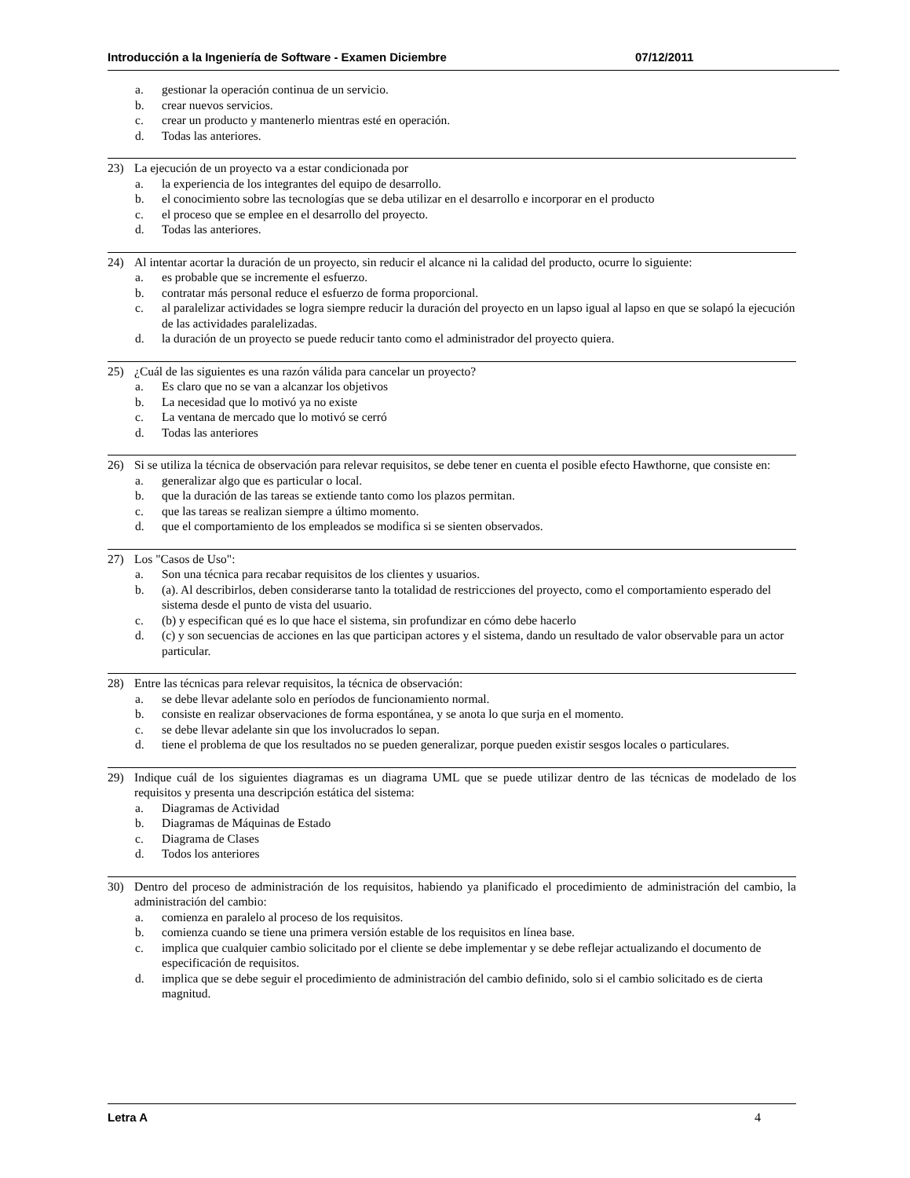Introducción a la Ingeniería de Software - Examen Diciembre 07/12/2011
a. gestionar la operación continua de un servicio.
b. crear nuevos servicios.
c. crear un producto y mantenerlo mientras esté en operación.
d. Todas las anteriores.
23) La ejecución de un proyecto va a estar condicionada por
a. la experiencia de los integrantes del equipo de desarrollo.
b. el conocimiento sobre las tecnologías que se deba utilizar en el desarrollo e incorporar en el producto
c. el proceso que se emplee en el desarrollo del proyecto.
d. Todas las anteriores.
24) Al intentar acortar la duración de un proyecto, sin reducir el alcance ni la calidad del producto, ocurre lo siguiente:
a. es probable que se incremente el esfuerzo.
b. contratar más personal reduce el esfuerzo de forma proporcional.
c. al paralelizar actividades se logra siempre reducir la duración del proyecto en un lapso igual al lapso en que se solapó la ejecución de las actividades paralelizadas.
d. la duración de un proyecto se puede reducir tanto como el administrador del proyecto quiera.
25) ¿Cuál de las siguientes es una razón válida para cancelar un proyecto?
a. Es claro que no se van a alcanzar los objetivos
b. La necesidad que lo motivó ya no existe
c. La ventana de mercado que lo motivó se cerró
d. Todas las anteriores
26) Si se utiliza la técnica de observación para relevar requisitos, se debe tener en cuenta el posible efecto Hawthorne, que consiste en:
a. generalizar algo que es particular o local.
b. que la duración de las tareas se extiende tanto como los plazos permitan.
c. que las tareas se realizan siempre a último momento.
d. que el comportamiento de los empleados se modifica si se sienten observados.
27) Los "Casos de Uso":
a. Son una técnica para recabar requisitos de los clientes y usuarios.
b. (a). Al describirlos, deben considerarse tanto la totalidad de restricciones del proyecto, como el comportamiento esperado del sistema desde el punto de vista del usuario.
c. (b) y especifican qué es lo que hace el sistema, sin profundizar en cómo debe hacerlo
d. (c) y son secuencias de acciones en las que participan actores y el sistema, dando un resultado de valor observable para un actor particular.
28) Entre las técnicas para relevar requisitos, la técnica de observación:
a. se debe llevar adelante solo en períodos de funcionamiento normal.
b. consiste en realizar observaciones de forma espontánea, y se anota lo que surja en el momento.
c. se debe llevar adelante sin que los involucrados lo sepan.
d. tiene el problema de que los resultados no se pueden generalizar, porque pueden existir sesgos locales o particulares.
29) Indique cuál de los siguientes diagramas es un diagrama UML que se puede utilizar dentro de las técnicas de modelado de los requisitos y presenta una descripción estática del sistema:
a. Diagramas de Actividad
b. Diagramas de Máquinas de Estado
c. Diagrama de Clases
d. Todos los anteriores
30) Dentro del proceso de administración de los requisitos, habiendo ya planificado el procedimiento de administración del cambio, la administración del cambio:
a. comienza en paralelo al proceso de los requisitos.
b. comienza cuando se tiene una primera versión estable de los requisitos en línea base.
c. implica que cualquier cambio solicitado por el cliente se debe implementar y se debe reflejar actualizando el documento de especificación de requisitos.
d. implica que se debe seguir el procedimiento de administración del cambio definido, solo si el cambio solicitado es de cierta magnitud.
Letra A 4